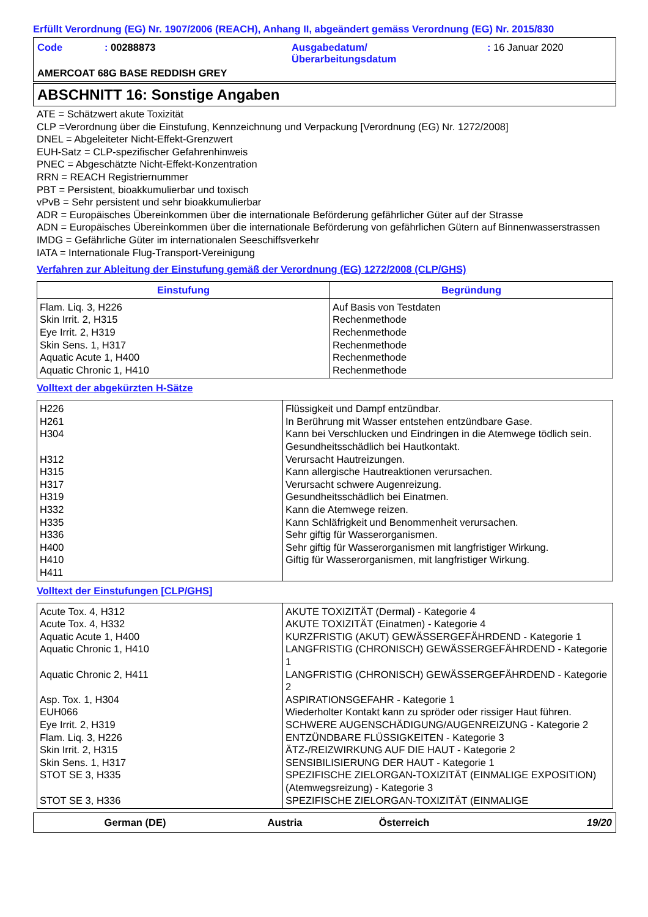Erfüllt Verordnung (EG) Nr. 1907/2006 (REACH), Anhang II, abgeändert gemäss Verordnung (EG) Nr. 2015/830
Code : 00288873 Ausgabedatum/
Überarbeitungsdatum
: 16 Januar 2020
AMERCOAT 68G BASE REDDISH GREY
ABSCHNITT 16: Sonstige Angaben
ATE = Schätzwert akute Toxizität
CLP =Verordnung über die Einstufung, Kennzeichnung und Verpackung [Verordnung (EG) Nr. 1272/2008]
DNEL = Abgeleiteter Nicht-Effekt-Grenzwert
EUH-Satz = CLP-spezifischer Gefahrenhinweis
PNEC = Abgeschätzte Nicht-Effekt-Konzentration
RRN = REACH Registriernummer
PBT = Persistent, bioakkumulierbar und toxisch
vPvB = Sehr persistent und sehr bioakkumulierbar
ADR = Europäisches Übereinkommen über die internationale Beförderung gefährlicher Güter auf der Strasse
ADN = Europäisches Übereinkommen über die internationale Beförderung von gefährlichen Gütern auf Binnenwasserstrassen
IMDG = Gefährliche Güter im internationalen Seeschiffsverkehr
IATA = Internationale Flug-Transport-Vereinigung
Verfahren zur Ableitung der Einstufung gemäß der Verordnung (EG) 1272/2008 (CLP/GHS)
| Einstufung | Begründung |
| --- | --- |
| Flam. Liq. 3, H226 Skin Irrit. 2, H315 Eye Irrit. 2, H319 Skin Sens. 1, H317 Aquatic Acute 1, H400 Aquatic Chronic 1, H410 | Auf Basis von Testdaten Rechenmethode Rechenmethode Rechenmethode Rechenmethode Rechenmethode |
Volltext der abgekürzten H-Sätze
| H226 H261 H304 H312 H315 H317 H319 H332 H335 H336 H400 H410 H411 | Flüssigkeit und Dampf entzündbar. In Berührung mit Wasser entstehen entzündbare Gase. Kann bei Verschlucken und Eindringen in die Atemwege tödlich sein. Gesundheitsschädlich bei Hautkontakt. Verursacht Hautreizungen. Kann allergische Hautreaktionen verursachen. Verursacht schwere Augenreizung. Gesundheitsschädlich bei Einatmen. Kann die Atemwege reizen. Kann Schläfrigkeit und Benommenheit verursachen. Sehr giftig für Wasserorganismen. Sehr giftig für Wasserorganismen mit langfristiger Wirkung. Giftig für Wasserorganismen, mit langfristiger Wirkung. |
Volltext der Einstufungen [CLP/GHS]
| Acute Tox. 4, H312 Acute Tox. 4, H332 Aquatic Acute 1, H400 Aquatic Chronic 1, H410 Aquatic Chronic 2, H411 Asp. Tox. 1, H304 EUH066 Eye Irrit. 2, H319 Flam. Liq. 3, H226 Skin Irrit. 2, H315 Skin Sens. 1, H317 STOT SE 3, H335 STOT SE 3, H336 | AKUTE TOXIZITÄT (Dermal) - Kategorie 4 AKUTE TOXIZITÄT (Einatmen) - Kategorie 4 KURZFRISTIG (AKUT) GEWÄSSERGEFÄHRDEND - Kategorie 1 LANGFRISTIG (CHRONISCH) GEWÄSSERGEFÄHRDEND - Kategorie 1 LANGFRISTIG (CHRONISCH) GEWÄSSERGEFÄHRDEND - Kategorie 2 ASPIRATIONSGEFAHR - Kategorie 1 Wiederholter Kontakt kann zu spröder oder rissiger Haut führen. SCHWERE AUGENSCHÄDIGUNG/AUGENREIZUNG - Kategorie 2 ENTZÜNDBARE FLÜSSIGKEITEN - Kategorie 3 ÄTZ-/REIZWIRKUNG AUF DIE HAUT - Kategorie 2 SENSIBILISIERUNG DER HAUT - Kategorie 1 SPEZIFISCHE ZIELORGAN-TOXIZITÄT (EINMALIGE EXPOSITION) (Atemwegsreizung) - Kategorie 3 SPEZIFISCHE ZIELORGAN-TOXIZITÄT (EINMALIGE |
German (DE) Austria Österreich 19/20